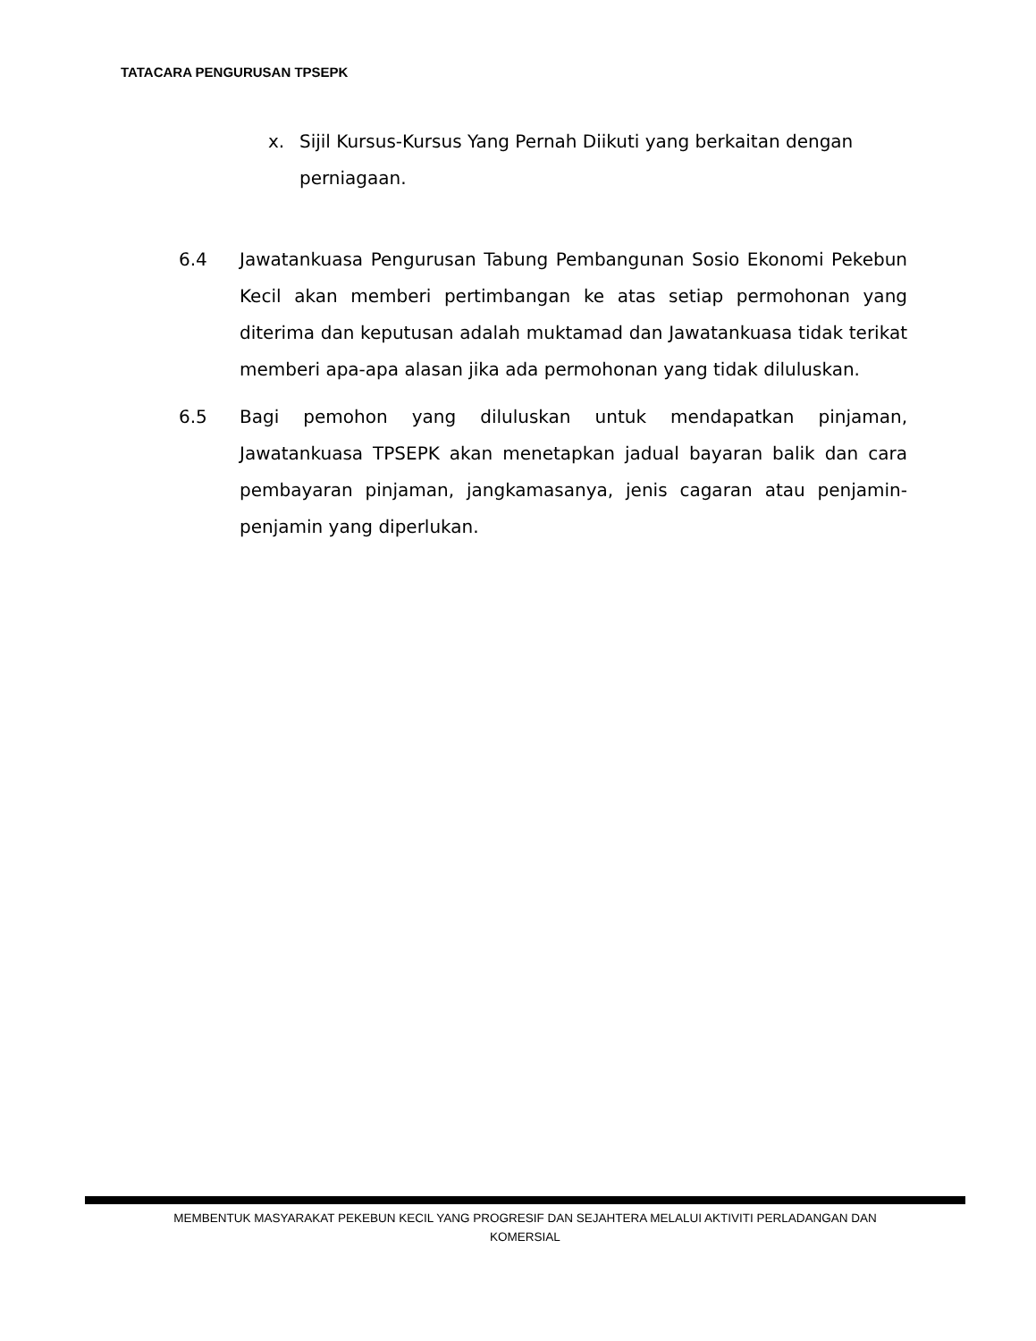TATACARA PENGURUSAN TPSEPK
x. Sijil Kursus-Kursus Yang Pernah Diikuti yang berkaitan dengan perniagaan.
6.4 Jawatankuasa Pengurusan Tabung Pembangunan Sosio Ekonomi Pekebun Kecil akan memberi pertimbangan ke atas setiap permohonan yang diterima dan keputusan adalah muktamad dan Jawatankuasa tidak terikat memberi apa-apa alasan jika ada permohonan yang tidak diluluskan.
6.5 Bagi pemohon yang diluluskan untuk mendapatkan pinjaman, Jawatankuasa TPSEPK akan menetapkan jadual bayaran balik dan cara pembayaran pinjaman, jangkamasanya, jenis cagaran atau penjamin-penjamin yang diperlukan.
MEMBENTUK MASYARAKAT PEKEBUN KECIL YANG PROGRESIF DAN SEJAHTERA MELALUI AKTIVITI PERLADANGAN DAN
KOMERSIAL